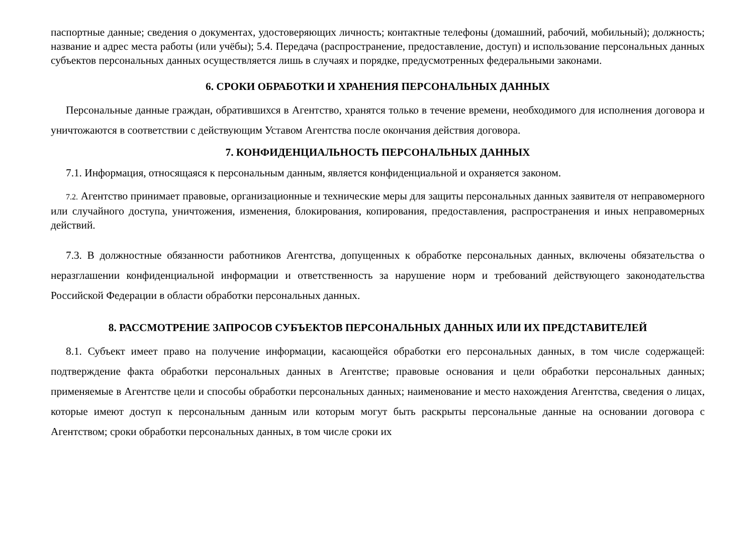паспортные данные; сведения о документах, удостоверяющих личность; контактные телефоны (домашний, рабочий, мобильный); должность; название и адрес места работы (или учёбы); 5.4. Передача (распространение, предоставление, доступ) и использование персональных данных субъектов персональных данных осуществляется лишь в случаях и порядке, предусмотренных федеральными законами.
6. СРОКИ ОБРАБОТКИ И ХРАНЕНИЯ ПЕРСОНАЛЬНЫХ ДАННЫХ
Персональные данные граждан, обратившихся в Агентство, хранятся только в течение времени, необходимого для исполнения договора и уничтожаются в соответствии с действующим Уставом Агентства после окончания действия договора.
7. КОНФИДЕНЦИАЛЬНОСТЬ ПЕРСОНАЛЬНЫХ ДАННЫХ
7.1. Информация, относящаяся к персональным данным, является конфиденциальной и охраняется законом.
7.2. Агентство принимает правовые, организационные и технические меры для защиты персональных данных заявителя от неправомерного или случайного доступа, уничтожения, изменения, блокирования, копирования, предоставления, распространения и иных неправомерных действий.
7.3. В должностные обязанности работников Агентства, допущенных к обработке персональных данных, включены обязательства о неразглашении конфиденциальной информации и ответственность за нарушение норм и требований действующего законодательства Российской Федерации в области обработки персональных данных.
8. РАССМОТРЕНИЕ ЗАПРОСОВ СУБЪЕКТОВ ПЕРСОНАЛЬНЫХ ДАННЫХ ИЛИ ИХ ПРЕДСТАВИТЕЛЕЙ
8.1. Субъект имеет право на получение информации, касающейся обработки его персональных данных, в том числе содержащей: подтверждение факта обработки персональных данных в Агентстве; правовые основания и цели обработки персональных данных; применяемые в Агентстве цели и способы обработки персональных данных; наименование и место нахождения Агентства, сведения о лицах, которые имеют доступ к персональным данным или которым могут быть раскрыты персональные данные на основании договора с Агентством; сроки обработки персональных данных, в том числе сроки их